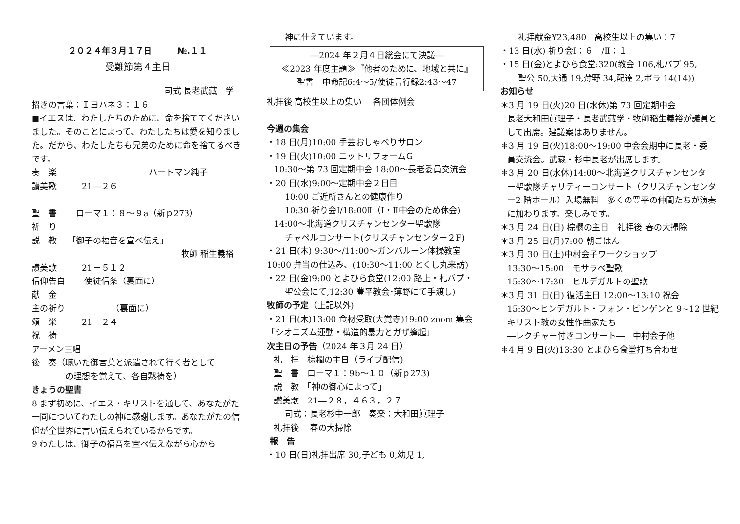２０２４年３月１７日　　　№.１１
受難節第４主日
司式 長老武藏　学
招きの言葉：Ｉヨハネ３：１６
■イエスは、わたしたちのために、命を捨ててくださいました。そのことによって、わたしたちは愛を知りました。だから、わたしたちも兄弟のために命を捨てるべきです。
奏　楽　　　　　　　　　　　ハートマン純子
讃美歌　　　21―２６
聖　書　　 ローマ１：８～９a（新ｐ273）
祈　り
説　教　 「御子の福音を宣べ伝え」
牧師 稲生義裕
讃美歌　　　21－５１２
信仰告白　　 使徒信条（裏面に）
献　金
主の祈り　　　　　　（裏面に）
頌　栄　　　21－２４
祝　祷
アーメン三唱
後　奏（聴いた御言葉と派遣されて行く者として
　　　　の理想を覚えて、各自黙祷を）
きょうの聖書
8 まず初めに、イエス・キリストを通して、あなたがた一同についてわたしの神に感謝します。あなたがたの信仰が全世界に言い伝えられているからです。
9 わたしは、御子の福音を宣べ伝えながら心から
神に仕えています。
―2024 年２月４日総会にて決議―
≪2023 年度主題≫『他者のために、地域と共に』
聖書　申命記6:4～5/使徒言行録2:43～47
礼拝後 高校生以上の集い　 各団体例会
今週の集会
・18 日(月)10:00 手芸おしゃべりサロン
・19 日(火)10:00 ニットリフォームＧ
10:30～第 73 回定期中会 18:00～長老委員交流会
・20 日(水)9:00～定期中会２日目
10:00 ご近所さんとの健康作り
10:30 祈り会Ⅰ/18:00Ⅱ（Ⅰ・Ⅱ中会のため休会)
14:00～北海道クリスチャンセンター聖歌隊
チャペルコンサート(クリスチャンセンター２F)
・21 日(木) 9:30～/11:00～ガンバルーン体操教室
10:00 弁当の仕込み、(10:30～11:00 とくし丸来訪)
・22 日(金)9:00 とよひら食堂(12:00 路上・札バプ・
聖公会にて,12:30 豊平教会･薄野にて手渡し)
牧師の予定（上記以外)
・21 日(木)13:00 食材受取(大覚寺)19:00 zoom 集会
「シオニズム運動・構造的暴力とガザ蜂起」
次主日の予告（2024 年３月 24 日）
礼　拝　棕櫚の主日（ライブ配信)
聖　書　ローマ１：9b～１０（新ｐ273)
説　教　「神の御心によって」
讃美歌　21―２８，４６３，２７
司式：長老杉中一郎　奏楽：大和田眞理子
礼拝後　 春の大掃除
報　告
・10 日(日)礼拝出席 30,子ども 0,幼児 1,
礼拝献金¥23,480　高校生以上の集い：7
・13 日(水) 祈り会Ⅰ：６　/Ⅱ：１
・15 日(金)とよひら食堂:320(教会 106,札バプ 95,
聖公 50,大通 19,薄野 34,配達 2,ボラ 14(14))
お知らせ
＊3 月 19 日(火)20 日(水休)第 73 回定期中会
長老大和田眞理子・長老武藏学・牧師稲生義裕が議員として出席。建議案はありません。
＊3 月 19 日(火)18:00～19:00 中会会期中に長老・委
員交流会。武藏・杉中長老が出席します。
＊3 月 20 日(水休)14:00～北海道クリスチャンセンタ
ー聖歌隊チャリティーコンサート（クリスチャンセンター2 階ホール）入場無料　多くの豊平の仲間たちが演奏に加わります。楽しみです。
＊3 月 24 日(日) 棕櫚の主日　礼拝後 春の大掃除
＊3 月 25 日(月)7:00 朝ごはん
＊3 月 30 日(土)中村会子ワークショップ
13:30～15:00　モサラベ聖歌
15:30～17:30　ヒルデガルトの聖歌
＊3 月 31 日(日) 復活主日 12:00～13:10 祝会
15:30～ヒンデガルト・フォン・ビンゲンと 9~12 世紀キリスト教の女性作曲家たち
―レクチャー付きコンサート―　中村会子他
＊4 月 9 日(火)13:30 とよひら食堂打ち合わせ